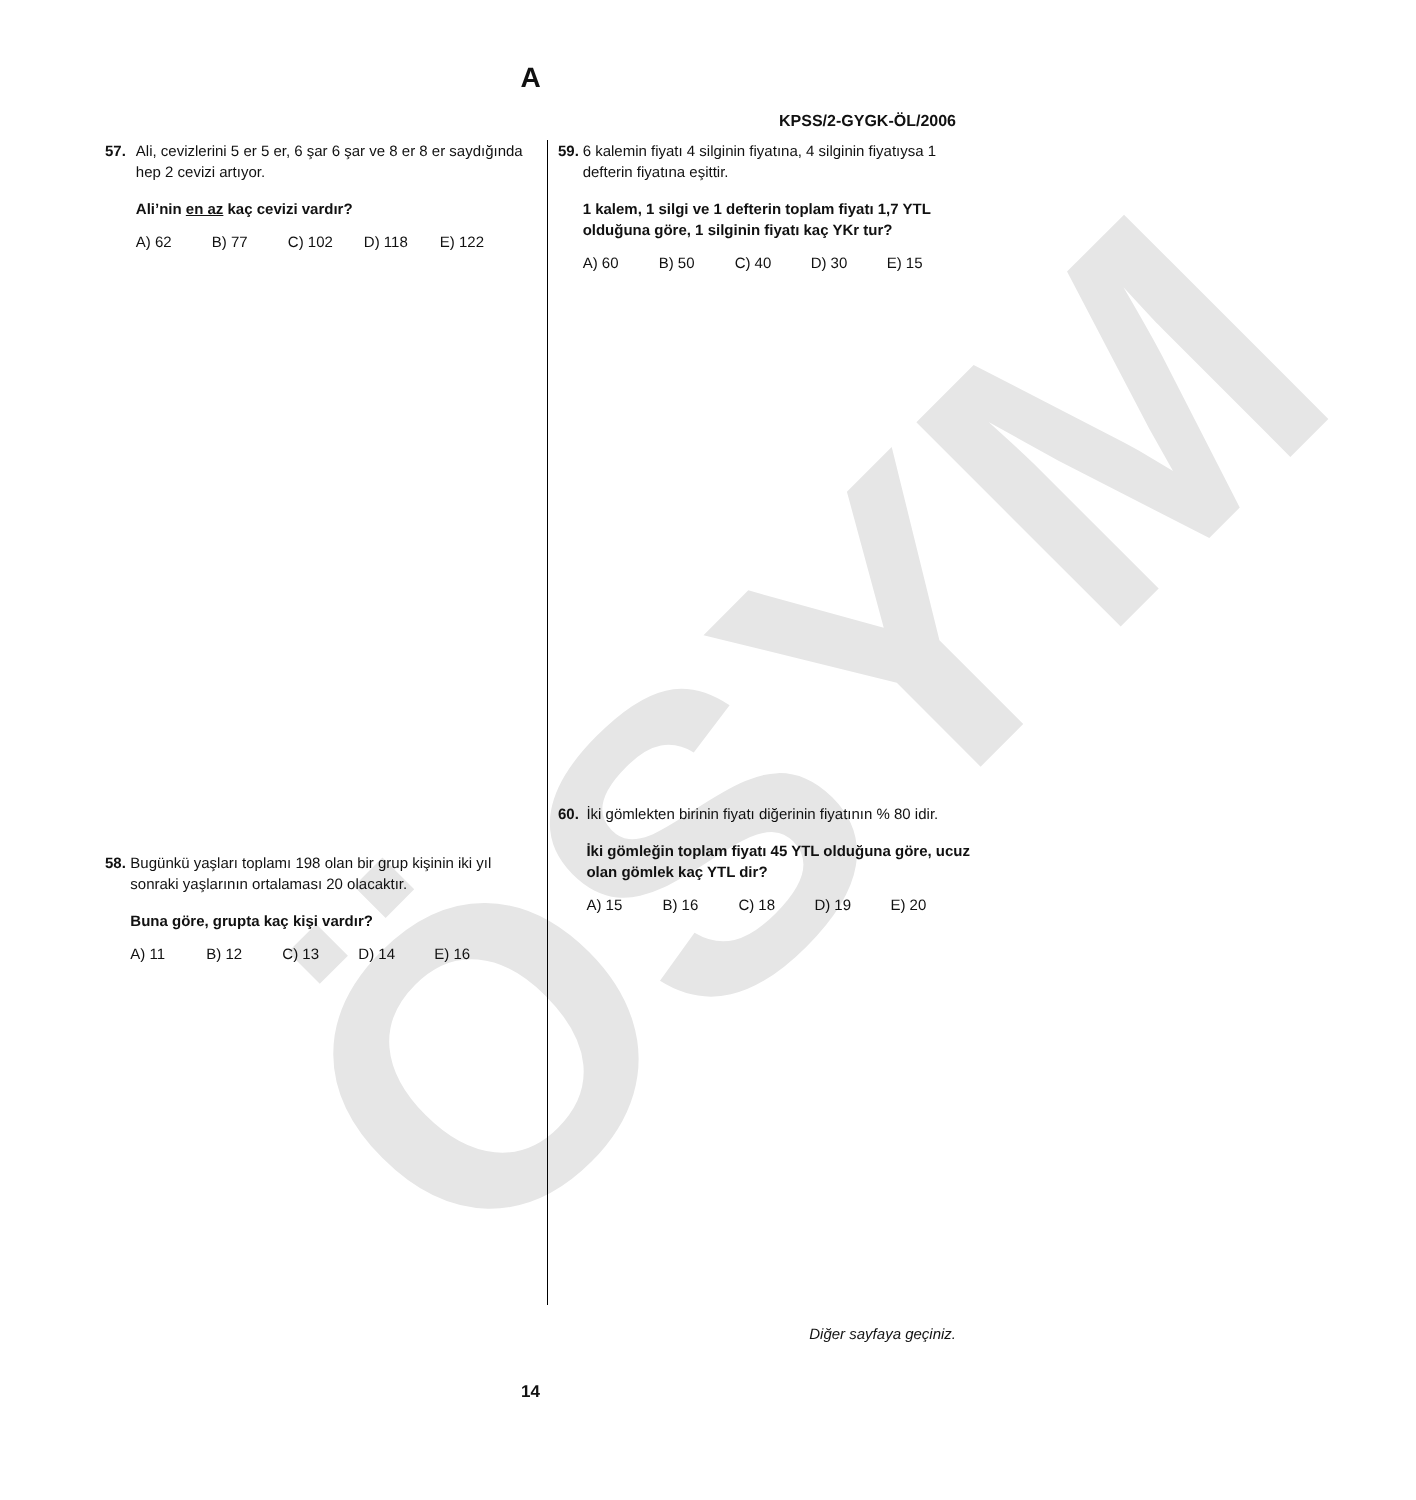ÖSYM
A
KPSS/2-GYGK-ÖL/2006
57. Ali, cevizlerini 5 er 5 er, 6 şar 6 şar ve 8 er 8 er saydığında hep 2 cevizi artıyor.
Ali’nin en az kaç cevizi vardır?
A) 62 B) 77 C) 102 D) 118 E) 122
58. Bugünkü yaşları toplamı 198 olan bir grup kişinin iki yıl sonraki yaşlarının ortalaması 20 olacaktır.
Buna göre, grupta kaç kişi vardır?
A) 11 B) 12 C) 13 D) 14 E) 16
59. 6 kalemin fiyatı 4 silginin fiyatına, 4 silginin fiyatıysa 1 defterin fiyatına eşittir.
1 kalem, 1 silgi ve 1 defterin toplam fiyatı 1,7 YTL olduğuna göre, 1 silginin fiyatı kaç YKr tur?
A) 60 B) 50 C) 40 D) 30 E) 15
60. İki gömlekten birinin fiyatı diğerinin fiyatının % 80 idir.
İki gömleğin toplam fiyatı 45 YTL olduğuna göre, ucuz olan gömlek kaç YTL dir?
A) 15 B) 16 C) 18 D) 19 E) 20
Diğer sayfaya geçiniz.
14